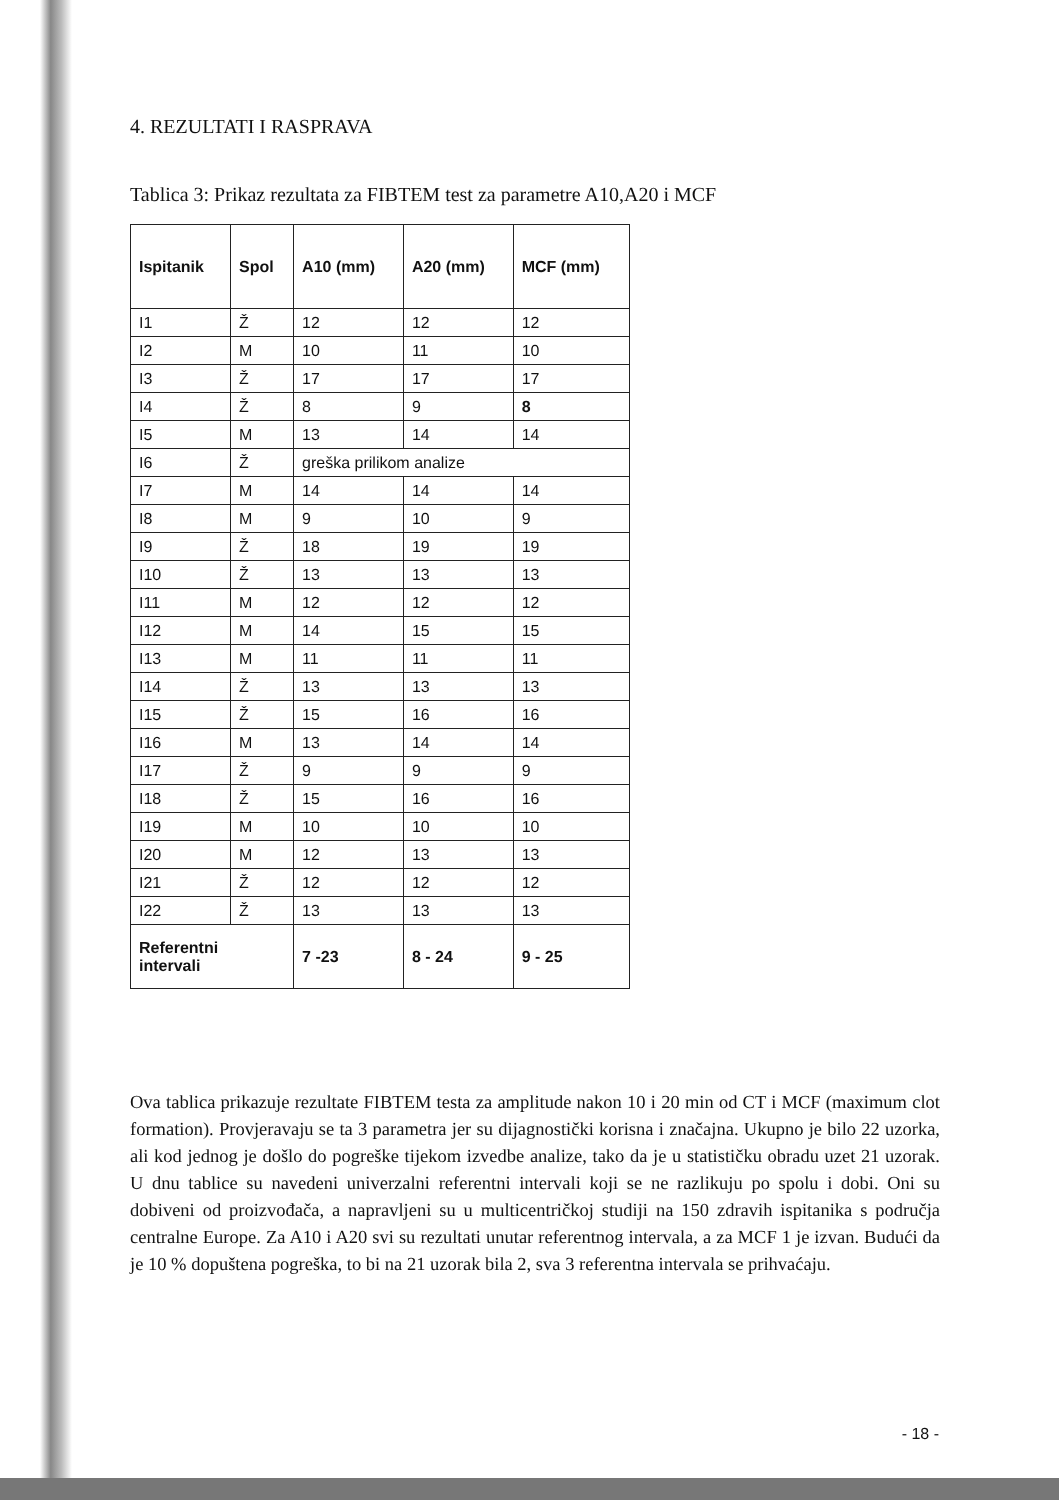4. REZULTATI I RASPRAVA
Tablica 3: Prikaz rezultata za FIBTEM test za parametre A10,A20 i MCF
| Ispitanik | Spol | A10 (mm) | A20 (mm) | MCF (mm) |
| --- | --- | --- | --- | --- |
| I1 | Ž | 12 | 12 | 12 |
| I2 | M | 10 | 11 | 10 |
| I3 | Ž | 17 | 17 | 17 |
| I4 | Ž | 8 | 9 | 8 |
| I5 | M | 13 | 14 | 14 |
| I6 | Ž | greška prilikom analize | | |
| I7 | M | 14 | 14 | 14 |
| I8 | M | 9 | 10 | 9 |
| I9 | Ž | 18 | 19 | 19 |
| I10 | Ž | 13 | 13 | 13 |
| I11 | M | 12 | 12 | 12 |
| I12 | M | 14 | 15 | 15 |
| I13 | M | 11 | 11 | 11 |
| I14 | Ž | 13 | 13 | 13 |
| I15 | Ž | 15 | 16 | 16 |
| I16 | M | 13 | 14 | 14 |
| I17 | Ž | 9 | 9 | 9 |
| I18 | Ž | 15 | 16 | 16 |
| I19 | M | 10 | 10 | 10 |
| I20 | M | 12 | 13 | 13 |
| I21 | Ž | 12 | 12 | 12 |
| I22 | Ž | 13 | 13 | 13 |
| Referentni intervali | | 7 -23 | 8 - 24 | 9 - 25 |
Ova tablica prikazuje rezultate FIBTEM testa za amplitude nakon 10 i 20 min od CT i MCF (maximum clot formation). Provjeravaju se ta 3 parametra jer su dijagnostički korisna i značajna. Ukupno je bilo 22 uzorka, ali kod jednog je došlo do pogreške tijekom izvedbe analize, tako da je u statističku obradu uzet 21 uzorak. U dnu tablice su navedeni univerzalni referentni intervali koji se ne razlikuju po spolu i dobi. Oni su dobiveni od proizvođača, a napravljeni su u multicentričkoj studiji na 150 zdravih ispitanika s područja centralne Europe. Za A10 i A20 svi su rezultati unutar referentnog intervala, a za MCF 1 je izvan. Budući da je 10 % dopuštena pogreška, to bi na 21 uzorak bila 2, sva 3 referentna intervala se prihvaćaju.
- 18 -